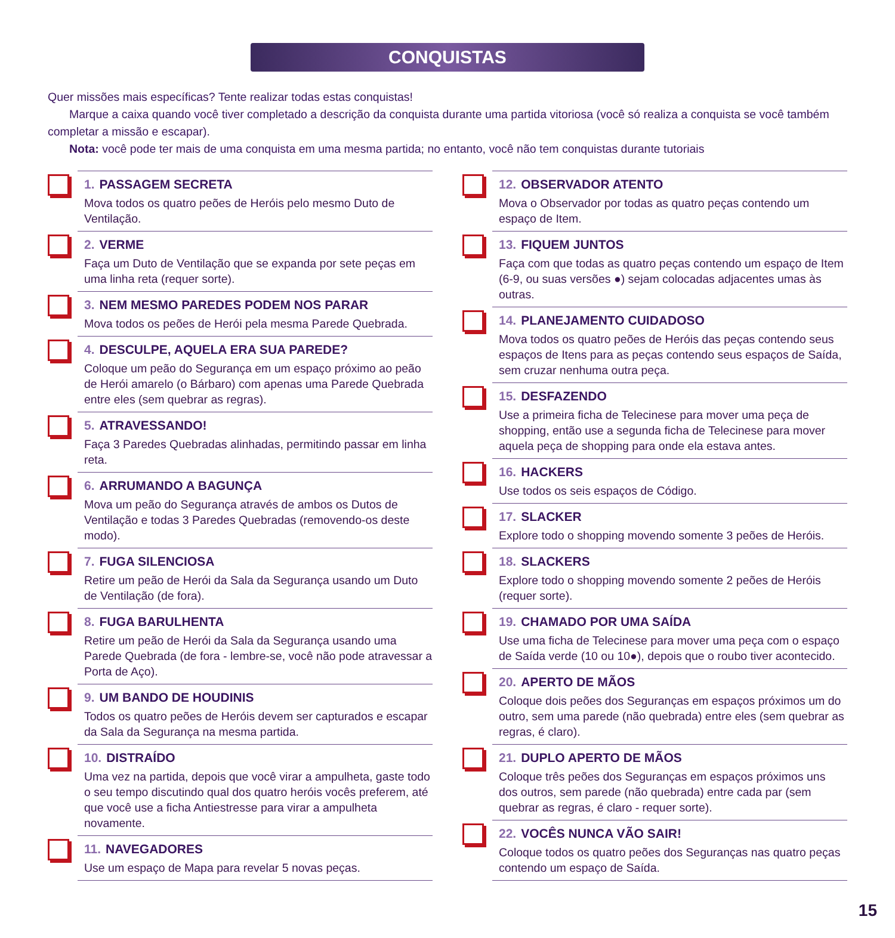CONQUISTAS
Quer missões mais específicas? Tente realizar todas estas conquistas!
Marque a caixa quando você tiver completado a descrição da conquista durante uma partida vitoriosa (você só realiza a conquista se você também completar a missão e escapar).
Nota: você pode ter mais de uma conquista em uma mesma partida; no entanto, você não tem conquistas durante tutoriais
1. PASSAGEM SECRETA
Mova todos os quatro peões de Heróis pelo mesmo Duto de Ventilação.
2. VERME
Faça um Duto de Ventilação que se expanda por sete peças em uma linha reta (requer sorte).
3. NEM MESMO PAREDES PODEM NOS PARAR
Mova todos os peões de Herói pela mesma Parede Quebrada.
4. DESCULPE, AQUELA ERA SUA PAREDE?
Coloque um peão do Segurança em um espaço próximo ao peão de Herói amarelo (o Bárbaro) com apenas uma Parede Quebrada entre eles (sem quebrar as regras).
5. ATRAVESSANDO!
Faça 3 Paredes Quebradas alinhadas, permitindo passar em linha reta.
6. ARRUMANDO A BAGUNÇA
Mova um peão do Segurança através de ambos os Dutos de Ventilação e todas 3 Paredes Quebradas (removendo-os deste modo).
7. FUGA SILENCIOSA
Retire um peão de Herói da Sala da Segurança usando um Duto de Ventilação (de fora).
8. FUGA BARULHENTA
Retire um peão de Herói da Sala da Segurança usando uma Parede Quebrada (de fora - lembre-se, você não pode atravessar a Porta de Aço).
9. UM BANDO DE HOUDINIS
Todos os quatro peões de Heróis devem ser capturados e escapar da Sala da Segurança na mesma partida.
10. DISTRAÍDO
Uma vez na partida, depois que você virar a ampulheta, gaste todo o seu tempo discutindo qual dos quatro heróis vocês preferem, até que você use a ficha Antiestresse para virar a ampulheta novamente.
11. NAVEGADORES
Use um espaço de Mapa para revelar 5 novas peças.
12. OBSERVADOR ATENTO
Mova o Observador por todas as quatro peças contendo um espaço de Item.
13. FIQUEM JUNTOS
Faça com que todas as quatro peças contendo um espaço de Item (6-9, ou suas versões ●) sejam colocadas adjacentes umas às outras.
14. PLANEJAMENTO CUIDADOSO
Mova todos os quatro peões de Heróis das peças contendo seus espaços de Itens para as peças contendo seus espaços de Saída, sem cruzar nenhuma outra peça.
15. DESFAZENDO
Use a primeira ficha de Telecinese para mover uma peça de shopping, então use a segunda ficha de Telecinese para mover aquela peça de shopping para onde ela estava antes.
16. HACKERS
Use todos os seis espaços de Código.
17. SLACKER
Explore todo o shopping movendo somente 3 peões de Heróis.
18. SLACKERS
Explore todo o shopping movendo somente 2 peões de Heróis (requer sorte).
19. CHAMADO POR UMA SAÍDA
Use uma ficha de Telecinese para mover uma peça com o espaço de Saída verde (10 ou 10●), depois que o roubo tiver acontecido.
20. APERTO DE MÃOS
Coloque dois peões dos Seguranças em espaços próximos um do outro, sem uma parede (não quebrada) entre eles (sem quebrar as regras, é claro).
21. DUPLO APERTO DE MÃOS
Coloque três peões dos Seguranças em espaços próximos uns dos outros, sem parede (não quebrada) entre cada par (sem quebrar as regras, é claro - requer sorte).
22. VOCÊS NUNCA VÃO SAIR!
Coloque todos os quatro peões dos Seguranças nas quatro peças contendo um espaço de Saída.
15